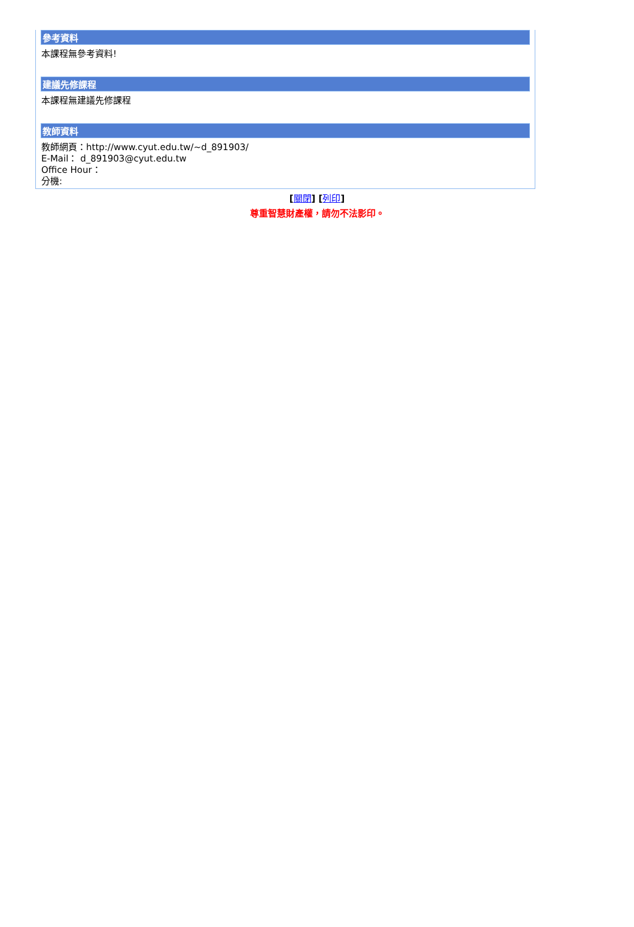參考資料
本課程無參考資料!
建議先修課程
本課程無建議先修課程
教師資料
教師網頁：http://www.cyut.edu.tw/~d_891903/
E-Mail： d_891903@cyut.edu.tw
Office Hour：
分機:
[關閉] [列印]
尊重智慧財產權，請勿不法影印。